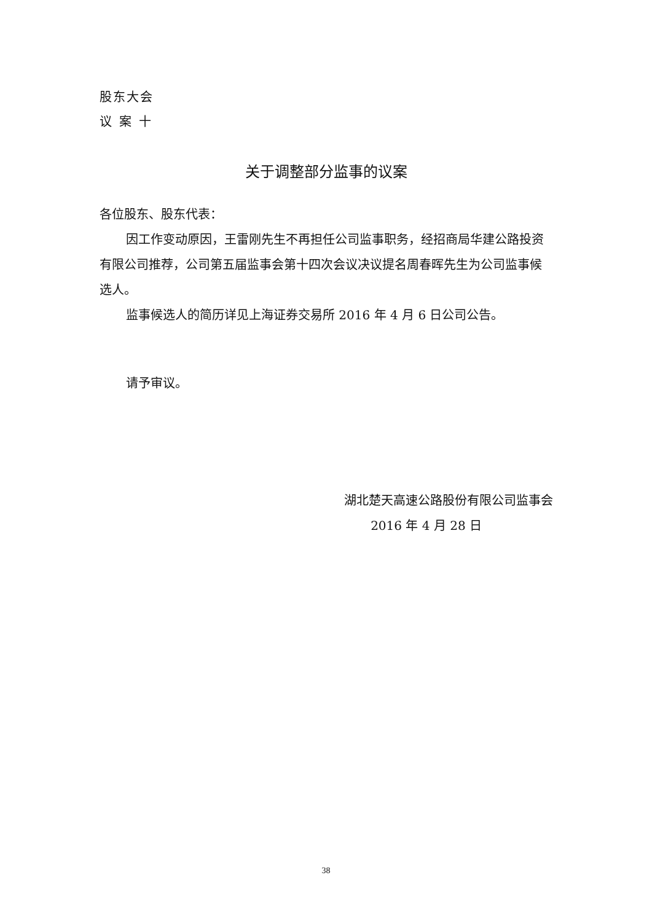股东大会
议案十
关于调整部分监事的议案
各位股东、股东代表：
因工作变动原因，王雷刚先生不再担任公司监事职务，经招商局华建公路投资有限公司推荐，公司第五届监事会第十四次会议决议提名周春晖先生为公司监事候选人。
监事候选人的简历详见上海证券交易所 2016 年 4 月 6 日公司公告。
请予审议。
湖北楚天高速公路股份有限公司监事会
2016 年 4 月 28 日
38